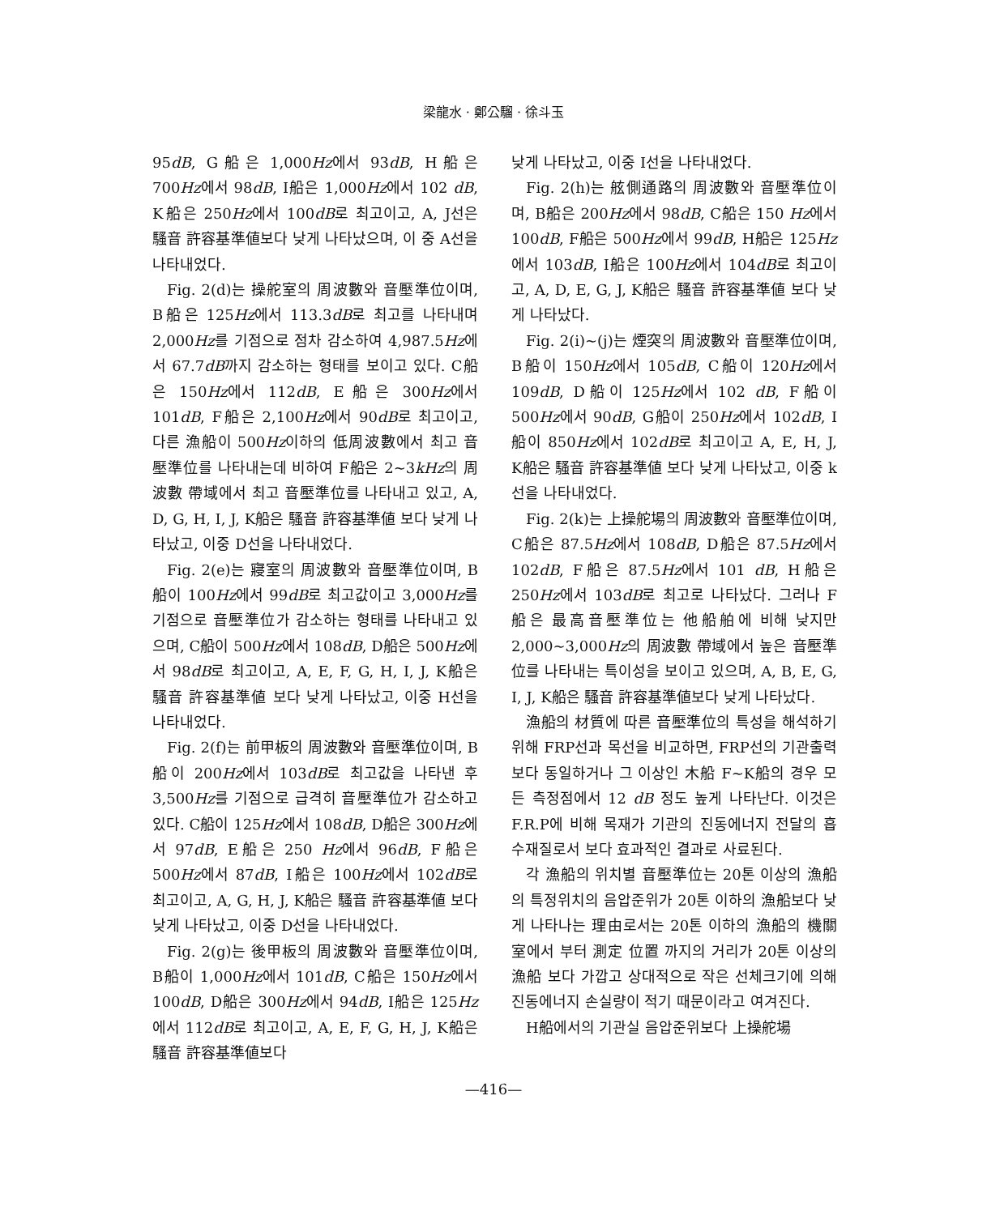梁龍水 · 鄭公騮 · 徐斗玉
95dB, G船은 1,000Hz에서 93dB, H船은 700Hz에서 98dB, I船은 1,000Hz에서 102 dB, K船은 250Hz에서 100dB로 최고이고, A, J선은 騷音 許容基準値보다 낮게 나타났으며, 이 중 A선을 나타내었다.
Fig. 2(d)는 操舵室의 周波數와 音壓準位이며, B船은 125Hz에서 113.3dB로 최고를 나타내며 2,000Hz를 기점으로 점차 감소하여 4,987.5Hz에서 67.7dB까지 감소하는 형태를 보이고 있다. C船은 150Hz에서 112dB, E船은 300Hz에서 101dB, F船은 2,100Hz에서 90dB로 최고이고, 다른 漁船이 500Hz이하의 低周波數에서 최고 音壓準位를 나타내는데 비하여 F船은 2~3kHz의 周波數 帶域에서 최고 音壓準位를 나타내고 있고, A, D, G, H, I, J, K船은 騷音 許容基準値 보다 낮게 나타났고, 이중 D선을 나타내었다.
Fig. 2(e)는 寢室의 周波數와 音壓準位이며, B船이 100Hz에서 99dB로 최고값이고 3,000Hz를 기점으로 音壓準位가 감소하는 형태를 나타내고 있으며, C船이 500Hz에서 108dB, D船은 500Hz에서 98dB로 최고이고, A, E, F, G, H, I, J, K船은 騷音 許容基準値 보다 낮게 나타났고, 이중 H선을 나타내었다.
Fig. 2(f)는 前甲板의 周波數와 音壓準位이며, B船이 200Hz에서 103dB로 최고값을 나타낸 후 3,500Hz를 기점으로 급격히 音壓準位가 감소하고 있다. C船이 125Hz에서 108dB, D船은 300Hz에서 97dB, E船은 250 Hz에서 96dB, F船은 500Hz에서 87dB, I船은 100Hz에서 102dB로 최고이고, A, G, H, J, K船은 騷音 許容基準値 보다 낮게 나타났고, 이중 D선을 나타내었다.
Fig. 2(g)는 後甲板의 周波數와 音壓準位이며, B船이 1,000Hz에서 101dB, C船은 150Hz에서 100dB, D船은 300Hz에서 94dB, I船은 125Hz에서 112dB로 최고이고, A, E, F, G, H, J, K船은 騷音 許容基準値보다
낮게 나타났고, 이중 I선을 나타내었다.
Fig. 2(h)는 舷側通路의 周波數와 音壓準位이며, B船은 200Hz에서 98dB, C船은 150 Hz에서 100dB, F船은 500Hz에서 99dB, H船은 125Hz에서 103dB, I船은 100Hz에서 104dB로 최고이고, A, D, E, G, J, K船은 騷音 許容基準値 보다 낮게 나타났다.
Fig. 2(i)~(j)는 煙突의 周波數와 音壓準位이며, B船이 150Hz에서 105dB, C船이 120Hz에서 109dB, D船이 125Hz에서 102 dB, F船이 500Hz에서 90dB, G船이 250Hz에서 102dB, I船이 850Hz에서 102dB로 최고이고 A, E, H, J, K船은 騷音 許容基準値 보다 낮게 나타났고, 이중 k선을 나타내었다.
Fig. 2(k)는 上操舵場의 周波數와 音壓準位이며, C船은 87.5Hz에서 108dB, D船은 87.5Hz에서 102dB, F船은 87.5Hz에서 101 dB, H船은 250Hz에서 103dB로 최고로 나타났다. 그러나 F船은 最高音壓準位는 他船舶에 비해 낮지만 2,000~3,000Hz의 周波數 帶域에서 높은 音壓準位를 나타내는 특이성을 보이고 있으며, A, B, E, G, I, J, K船은 騷音 許容基準値보다 낮게 나타났다.
漁船의 材質에 따른 音壓準位의 특성을 해석하기 위해 FRP선과 목선을 비교하면, FRP선의 기관출력보다 동일하거나 그 이상인 木船 F~K船의 경우 모든 측정점에서 12 dB 정도 높게 나타난다. 이것은 F.R.P에 비해 목재가 기관의 진동에너지 전달의 흡수재질로서 보다 효과적인 결과로 사료된다.
각 漁船의 위치별 音壓準位는 20톤 이상의 漁船의 특정위치의 음압준위가 20톤 이하의 漁船보다 낮게 나타나는 理由로서는 20톤 이하의 漁船의 機關室에서 부터 測定 位置 까지의 거리가 20톤 이상의 漁船 보다 가깝고 상대적으로 작은 선체크기에 의해 진동에너지 손실량이 적기 때문이라고 여겨진다.
H船에서의 기관실 음압준위보다 上操舵場
—416—